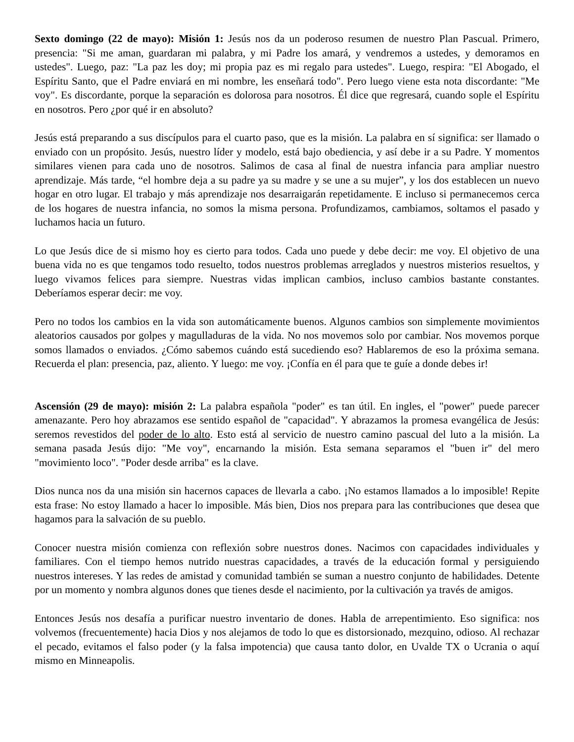Sexto domingo (22 de mayo): Misión 1: Jesús nos da un poderoso resumen de nuestro Plan Pascual. Primero, presencia: "Si me aman, guardaran mi palabra, y mi Padre los amará, y vendremos a ustedes, y demoramos en ustedes". Luego, paz: "La paz les doy; mi propia paz es mi regalo para ustedes". Luego, respira: "El Abogado, el Espíritu Santo, que el Padre enviará en mi nombre, les enseñará todo". Pero luego viene esta nota discordante: "Me voy". Es discordante, porque la separación es dolorosa para nosotros. Él dice que regresará, cuando sople el Espíritu en nosotros. Pero ¿por qué ir en absoluto?
Jesús está preparando a sus discípulos para el cuarto paso, que es la misión. La palabra en sí significa: ser llamado o enviado con un propósito. Jesús, nuestro líder y modelo, está bajo obediencia, y así debe ir a su Padre. Y momentos similares vienen para cada uno de nosotros. Salimos de casa al final de nuestra infancia para ampliar nuestro aprendizaje. Más tarde, “el hombre deja a su padre ya su madre y se une a su mujer”, y los dos establecen un nuevo hogar en otro lugar. El trabajo y más aprendizaje nos desarraigarán repetidamente. E incluso si permanecemos cerca de los hogares de nuestra infancia, no somos la misma persona. Profundizamos, cambiamos, soltamos el pasado y luchamos hacia un futuro.
Lo que Jesús dice de si mismo hoy es cierto para todos. Cada uno puede y debe decir: me voy. El objetivo de una buena vida no es que tengamos todo resuelto, todos nuestros problemas arreglados y nuestros misterios resueltos, y luego vivamos felices para siempre. Nuestras vidas implican cambios, incluso cambios bastante constantes. Deberíamos esperar decir: me voy.
Pero no todos los cambios en la vida son automáticamente buenos. Algunos cambios son simplemente movimientos aleatorios causados por golpes y magulladuras de la vida. No nos movemos solo por cambiar. Nos movemos porque somos llamados o enviados. ¿Cómo sabemos cuándo está sucediendo eso? Hablaremos de eso la próxima semana. Recuerda el plan: presencia, paz, aliento. Y luego: me voy. ¡Confía en él para que te guíe a donde debes ir!
Ascensión (29 de mayo): misión 2: La palabra española "poder" es tan útil. En ingles, el "power" puede parecer amenazante. Pero hoy abrazamos ese sentido español de "capacidad". Y abrazamos la promesa evangélica de Jesús: seremos revestidos del poder de lo alto. Esto está al servicio de nuestro camino pascual del luto a la misión. La semana pasada Jesús dijo: "Me voy", encarnando la misión. Esta semana separamos el "buen ir" del mero "movimiento loco". "Poder desde arriba" es la clave.
Dios nunca nos da una misión sin hacernos capaces de llevarla a cabo. ¡No estamos llamados a lo imposible! Repite esta frase: No estoy llamado a hacer lo imposible. Más bien, Dios nos prepara para las contribuciones que desea que hagamos para la salvación de su pueblo.
Conocer nuestra misión comienza con reflexión sobre nuestros dones. Nacimos con capacidades individuales y familiares. Con el tiempo hemos nutrido nuestras capacidades, a través de la educación formal y persiguiendo nuestros intereses. Y las redes de amistad y comunidad también se suman a nuestro conjunto de habilidades. Detente por un momento y nombra algunos dones que tienes desde el nacimiento, por la cultivación ya través de amigos.
Entonces Jesús nos desafía a purificar nuestro inventario de dones. Habla de arrepentimiento. Eso significa: nos volvemos (frecuentemente) hacia Dios y nos alejamos de todo lo que es distorsionado, mezquino, odioso. Al rechazar el pecado, evitamos el falso poder (y la falsa impotencia) que causa tanto dolor, en Uvalde TX o Ucrania o aquí mismo en Minneapolis.